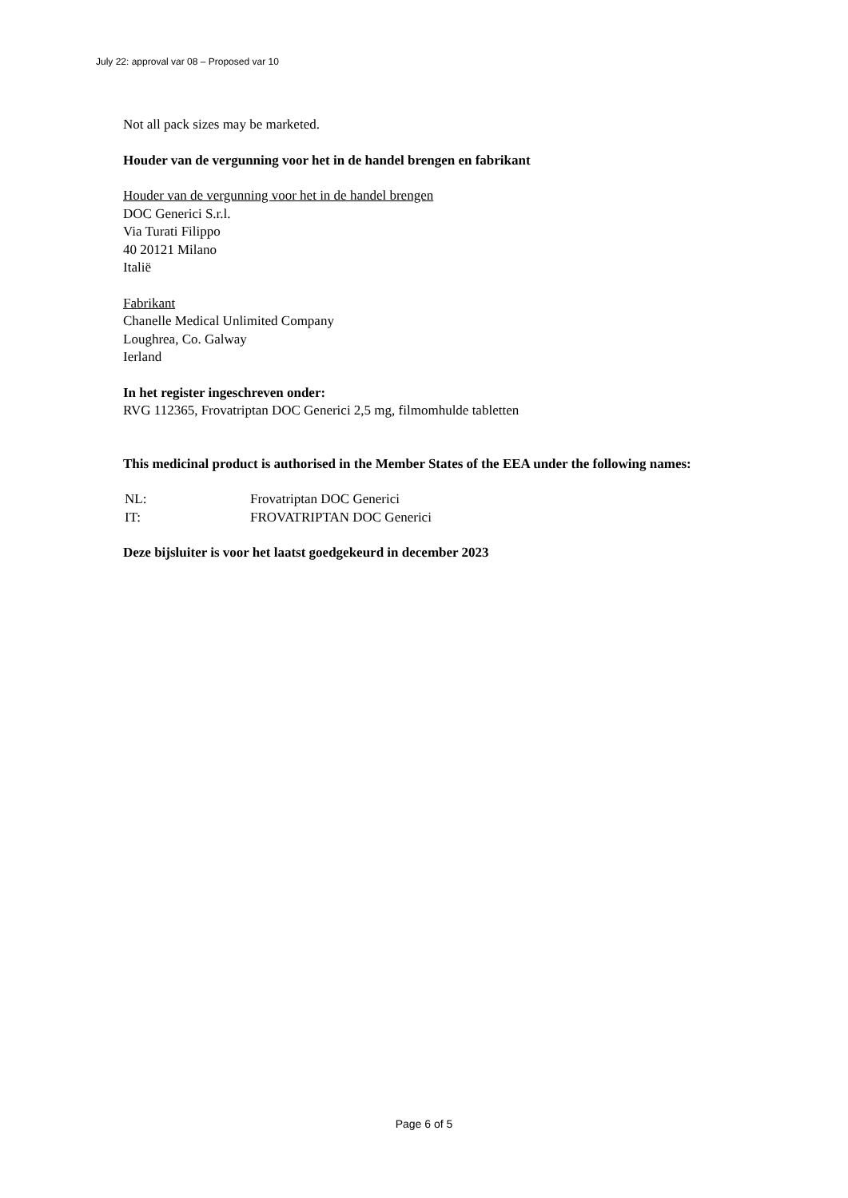July 22: approval var 08 – Proposed var 10
Not all pack sizes may be marketed.
Houder van de vergunning voor het in de handel brengen en fabrikant
Houder van de vergunning voor het in de handel brengen
DOC Generici S.r.l.
Via Turati Filippo
40 20121 Milano
Italië
Fabrikant
Chanelle Medical Unlimited Company
Loughrea, Co. Galway
Ierland
In het register ingeschreven onder:
RVG 112365, Frovatriptan DOC Generici 2,5 mg, filmomhulde tabletten
This medicinal product is authorised in the Member States of the EEA under the following names:
| NL: | Frovatriptan DOC Generici |
| IT: | FROVATRIPTAN DOC Generici |
Deze bijsluiter is voor het laatst goedgekeurd in december 2023
Page 6 of 5